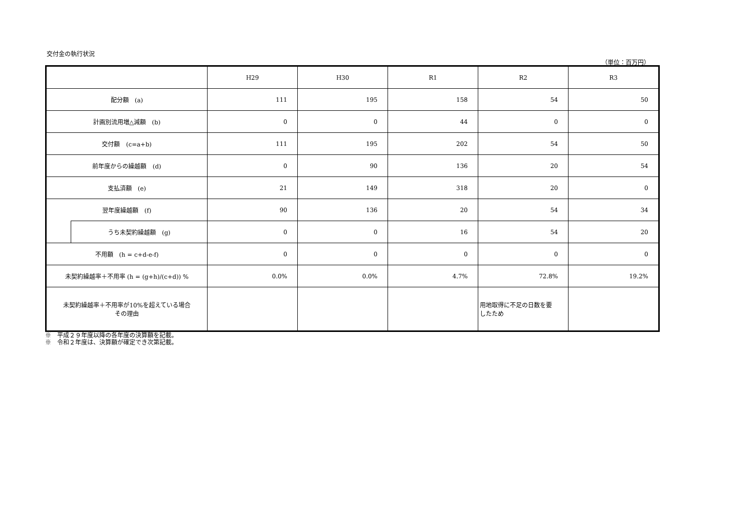交付金の執行状況
（単位：百万円）
| | | H29 | H30 | R1 | R2 | R3 |
| 配分額 (a) | | 111 | 195 | 158 | 54 | 50 |
| 計画別流用増△減額 (b) | | 0 | 0 | 44 | 0 | 0 |
| 交付額 (c=a+b) | | 111 | 195 | 202 | 54 | 50 |
| 前年度からの繰越額 (d) | | 0 | 90 | 136 | 20 | 54 |
| 支払済額 (e) | | 21 | 149 | 318 | 20 | 0 |
| 翌年度繰越額 (f) | | 90 | 136 | 20 | 54 | 34 |
| | うち未契約繰越額 (g) | 0 | 0 | 16 | 54 | 20 |
| 不用額 (h = c+d-e-f) | | 0 | 0 | 0 | 0 | 0 |
| 未契約繰越率＋不用率 (h = (g+h)/(c+d)) % | | 0.0% | 0.0% | 4.7% | 72.8% | 19.2% |
| 未契約繰越率＋不用率が10%を超えている場合 その理由 | | | | | 用地取得に不足の日数を要 したため | |
※　平成２９年度以降の各年度の決算額を記載。
※　令和２年度は、決算額が確定でき次第記載。